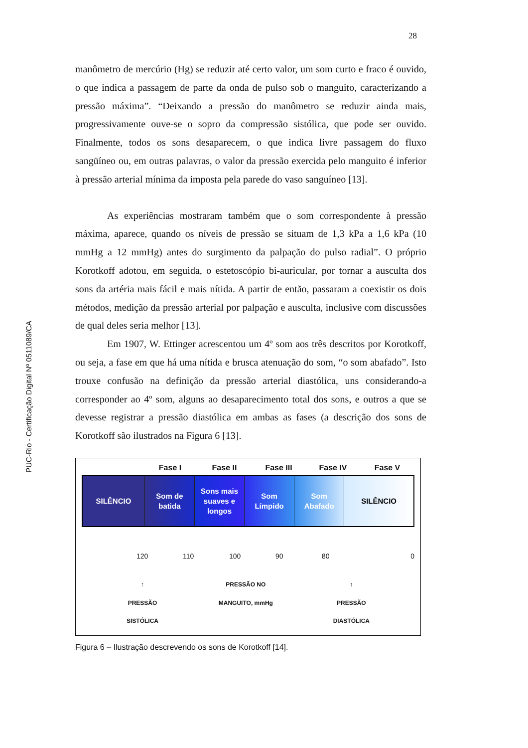28
PUC-Rio - Certificação Digital Nº 0511089/CA
manômetro de mercúrio (Hg) se reduzir até certo valor, um som curto e fraco é ouvido, o que indica a passagem de parte da onda de pulso sob o manguito, caracterizando a pressão máxima”. “Deixando a pressão do manômetro se reduzir ainda mais, progressivamente ouve-se o sopro da compressão sistólica, que pode ser ouvido. Finalmente, todos os sons desaparecem, o que indica livre passagem do fluxo sangüíneo ou, em outras palavras, o valor da pressão exercida pelo manguito é inferior à pressão arterial mínima da imposta pela parede do vaso sanguíneo [13].
As experiências mostraram também que o som correspondente à pressão máxima, aparece, quando os níveis de pressão se situam de 1,3 kPa a 1,6 kPa (10 mmHg a 12 mmHg) antes do surgimento da palpação do pulso radial”. O próprio Korotkoff adotou, em seguida, o estetoscópio bi-auricular, por tornar a ausculta dos sons da artéria mais fácil e mais nítida. A partir de então, passaram a coexistir os dois métodos, medição da pressão arterial por palpação e ausculta, inclusive com discussões de qual deles seria melhor [13].
Em 1907, W. Ettinger acrescentou um 4º som aos três descritos por Korotkoff, ou seja, a fase em que há uma nítida e brusca atenuação do som, “o som abafado”. Isto trouxe confusão na definição da pressão arterial diastólica, uns considerando-a corresponder ao 4º som, alguns ao desaparecimento total dos sons, e outros a que se devesse registrar a pressão diastólica em ambas as fases (a descrição dos sons de Korotkoff são ilustrados na Figura 6 [13].
Fase I Fase II Fase III Fase IV Fase V
SILÊNCIO Som de
batida
Sons mais
suaves e
longos
Som
Límpido
Som
Abafado
SILÊNCIO
120 110 100 90 80 0
↑
PRESSÃO
SISTÓLICA
PRESSÃO NO
MANGUITO, mmHg
↑
PRESSÃO
DIASTÓLICA
Figura 6 – Ilustração descrevendo os sons de Korotkoff [14].